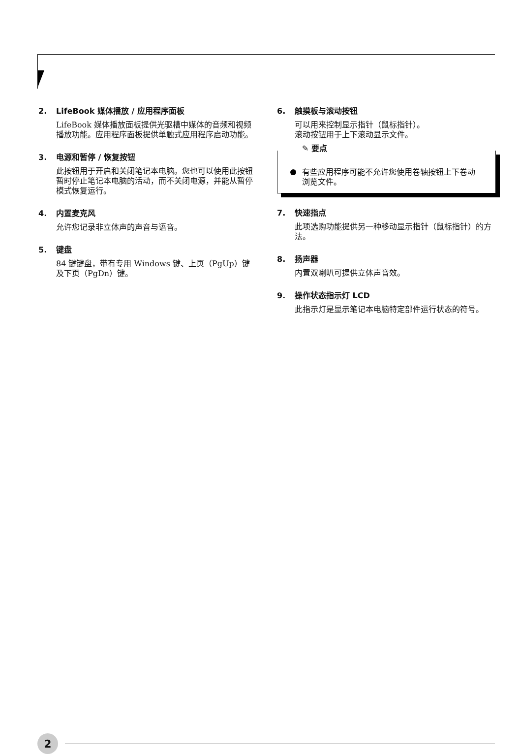2. LifeBook 媒体播放 / 应用程序面板
LifeBook 媒体播放面板提供光驱槽中媒体的音频和视频播放功能。应用程序面板提供单触式应用程序启动功能。
3. 电源和暂停 / 恢复按钮
此按钮用于开启和关闭笔记本电脑。您也可以使用此按钮暂时停止笔记本电脑的活动，而不关闭电源，并能从暂停模式恢复运行。
4. 内置麦克风
允许您记录非立体声的声音与语音。
5. 键盘
84 键键盘，带有专用 Windows 键、上页（PgUp）键及下页（PgDn）键。
6. 触摸板与滚动按钮
可以用来控制显示指针（鼠标指针）。
滚动按钮用于上下滚动显示文件。
✎ 要点
有些应用程序可能不允许您使用卷轴按钮上下卷动浏览文件。
7. 快速指点
此项选购功能提供另一种移动显示指针（鼠标指针）的方法。
8. 扬声器
内置双喇叭可提供立体声音效。
9. 操作状态指示灯 LCD
此指示灯是显示笔记本电脑特定部件运行状态的符号。
2